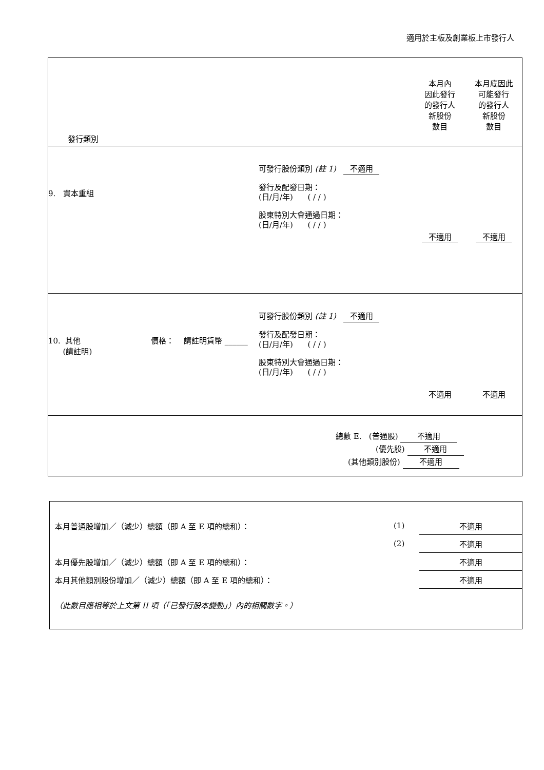適用於主板及創業板上市發行人
| 發行類別 | | | 本月內 因此發行 的發行人 新股份 數目 | 本月底因此 可能發行 的發行人 新股份 數目 |
| 9. 資本重組 | | 可發行股份類別 (註 1) 不適用 發行及配發日期： (日/月/年) ( / / ) 股東特別大會通過日期： (日/月/年) ( / / ) | 不適用 | 不適用 |
| 10. 其他 (請註明) | 價格： 請註明貨幣 ______ | 可發行股份類別 (註 1) 不適用 發行及配發日期： (日/月/年) ( / / ) 股東特別大會通過日期： (日/月/年) ( / / ) | 不適用 | 不適用 |
| 總數 E. (普通股) 不適用 (優先股) 不適用 (其他類別股份) 不適用 | | | | |
| 本月普通股增加／（減少）總額（即 A 至 E 項的總和）： | (1) | 不適用 |
| | (2) | 不適用 |
| 本月優先股增加／（減少）總額（即 A 至 E 項的總和）： | | 不適用 |
| 本月其他類別股份增加／（減少）總額（即 A 至 E 項的總和）： | | 不適用 |
| （此數目應相等於上文第 II 項（「已發行股本變動」）內的相關數字。） | | |